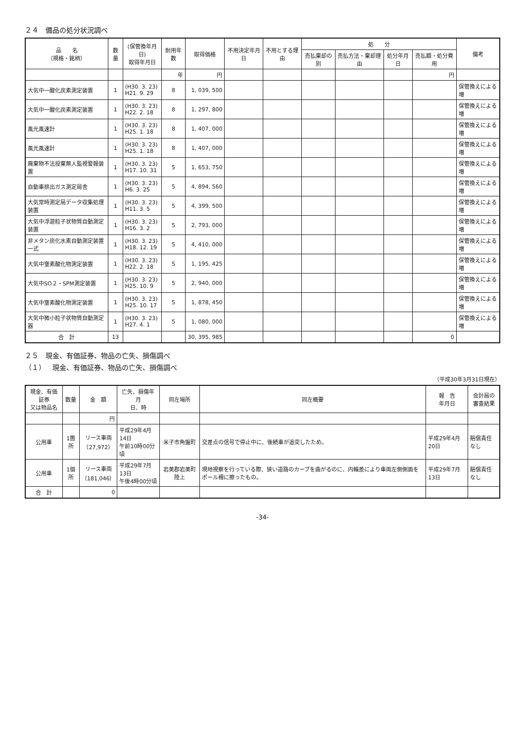２４　備品の処分状況調べ
| 品 名 （規格・銘柄） | 数量 | (保管換年月日) 取得年月日 | 耐用年数 | 取得価格 | 不用決定年月日 | 不用とする理由 | 処 分 | | | | 備考 |
| --- | --- | --- | --- | --- | --- | --- | --- | --- | --- | --- | --- |
| | | | | | | | 売払棄却の別 | 売払方法・棄却理由 | 処分年月日 | 売払額・処分費用 | |
| | | | 年 | 円 | | | | | | 円 | |
| 大気中一酸化炭素測定装置 | 1 | (H30. 3. 23) H21. 9. 29 | 8 | 1, 039, 500 | | | | | | | 保管換えによる増 |
| 大気中一酸化炭素測定装置 | 1 | (H30. 3. 23) H22. 2. 18 | 8 | 1, 297, 800 | | | | | | | 保管換えによる増 |
| 風光風速計 | 1 | (H30. 3. 23) H25. 1. 18 | 8 | 1, 407, 000 | | | | | | | 保管換えによる増 |
| 風光風速計 | 1 | (H30. 3. 23) H25. 1. 18 | 8 | 1, 407, 000 | | | | | | | 保管換えによる増 |
| 廃棄物不法投棄無人監視警報装置 | 1 | (H30. 3. 23) H17. 10. 31 | 5 | 1, 653, 750 | | | | | | | 保管換えによる増 |
| 自動車排出ガス測定局舎 | 1 | (H30. 3. 23) H6. 3. 25 | 5 | 4, 894, 560 | | | | | | | 保管換えによる増 |
| 大気常時測定局データ収集処理装置 | 1 | (H30. 3. 23) H11. 3. 5 | 5 | 4, 399, 500 | | | | | | | 保管換えによる増 |
| 大気中浮遊粒子状物質自動測定装置 | 1 | (H30. 3. 23) H16. 3. 2 | 5 | 2, 793, 000 | | | | | | | 保管換えによる増 |
| 非メタン炭化水素自動測定装置一式 | 1 | (H30. 3. 23) H18. 12. 19 | 5 | 4, 410, 000 | | | | | | | 保管換えによる増 |
| 大気中窒素酸化物測定装置 | 1 | (H30. 3. 23) H22. 2. 18 | 5 | 1, 195, 425 | | | | | | | 保管換えによる増 |
| 大気中SO２・SPM測定装置 | 1 | (H30. 3. 23) H25. 10. 9 | 5 | 2, 940, 000 | | | | | | | 保管換えによる増 |
| 大気中窒素酸化物測定装置 | 1 | (H30. 3. 23) H25. 10. 17 | 5 | 1, 878, 450 | | | | | | | 保管換えによる増 |
| 大気中微小粒子状物質自動測定器 | 1 | (H30. 3. 23) H27. 4. 1 | 5 | 1, 080, 000 | | | | | | | 保管換えによる増 |
| 合 計 | 13 | | | 30, 395, 985 | | | | | | 0 | |
２５　現金、有価証券、物品の亡失、損傷調べ
（１）　現金、有価証券、物品の亡失、損傷調べ
（平成30年3月31日現在）
| 現金、有価証券 又は物品名 | 数量 | 金 額 | 亡失、損傷年月 日、時 | 同左場所 | 同左概要 | 報 告 年月日 | 会計局の 審査結果 |
| --- | --- | --- | --- | --- | --- | --- | --- |
| | | 円 | | | | | |
| 公用車 | 1箇所 | リース車両 （27,972） | 平成29年4月14日 午前10時00分頃 | 米子市角盤町 | 交差点の信号で停止中に、後続車が追突したため。 | 平成29年4月20日 | 賠償責任なし |
| 公用車 | 1個所 | リース車両 （181,046） | 平成29年7月13日 午後4時00分頃 | 岩美郡岩美町陸上 | 現地視察を行っている際、狭い道路のカーブを曲がるのに、内輪差により車両左側側面をポール柵に擦ったもの。 | 平成29年7月13日 | 賠償責任なし |
| 合 計 | | 0 | | | | | |
-34-